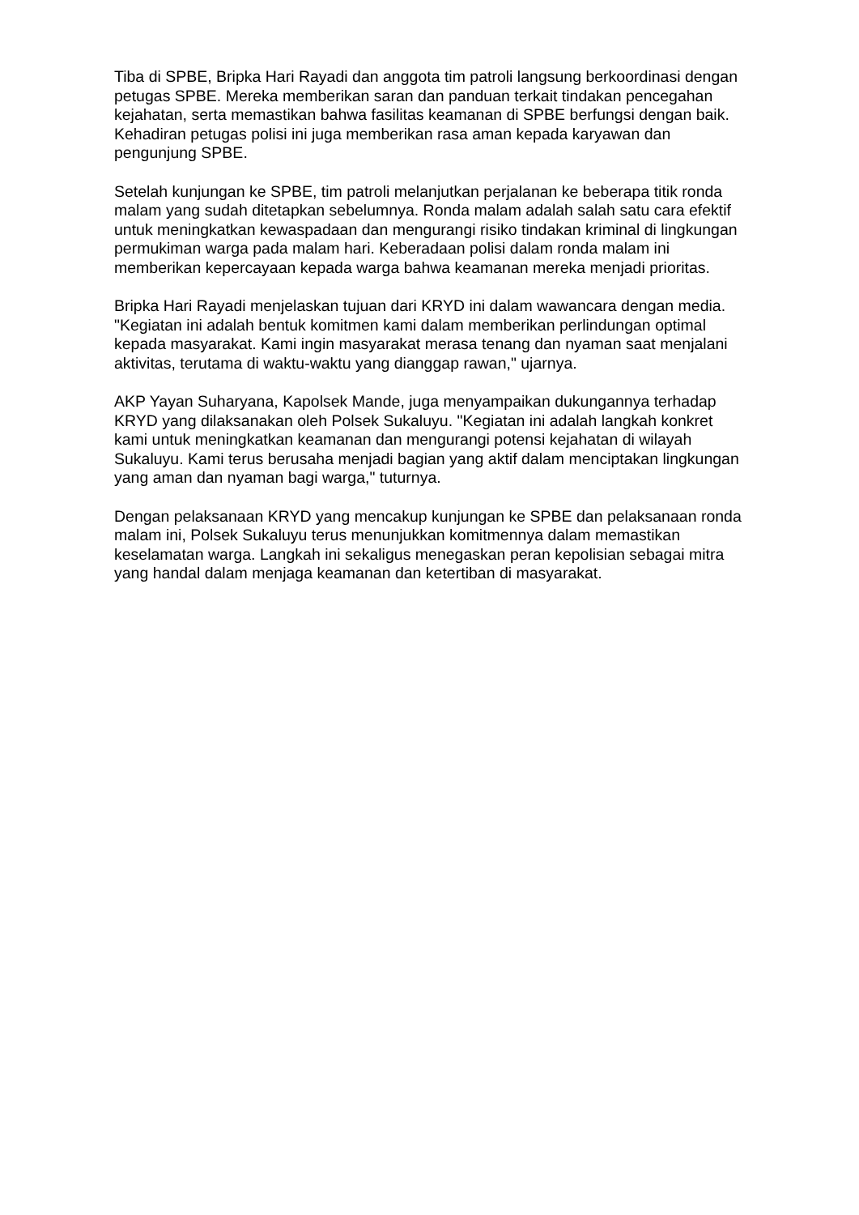Tiba di SPBE, Bripka Hari Rayadi dan anggota tim patroli langsung berkoordinasi dengan petugas SPBE. Mereka memberikan saran dan panduan terkait tindakan pencegahan kejahatan, serta memastikan bahwa fasilitas keamanan di SPBE berfungsi dengan baik. Kehadiran petugas polisi ini juga memberikan rasa aman kepada karyawan dan pengunjung SPBE.
Setelah kunjungan ke SPBE, tim patroli melanjutkan perjalanan ke beberapa titik ronda malam yang sudah ditetapkan sebelumnya. Ronda malam adalah salah satu cara efektif untuk meningkatkan kewaspadaan dan mengurangi risiko tindakan kriminal di lingkungan permukiman warga pada malam hari. Keberadaan polisi dalam ronda malam ini memberikan kepercayaan kepada warga bahwa keamanan mereka menjadi prioritas.
Bripka Hari Rayadi menjelaskan tujuan dari KRYD ini dalam wawancara dengan media. "Kegiatan ini adalah bentuk komitmen kami dalam memberikan perlindungan optimal kepada masyarakat. Kami ingin masyarakat merasa tenang dan nyaman saat menjalani aktivitas, terutama di waktu-waktu yang dianggap rawan," ujarnya.
AKP Yayan Suharyana, Kapolsek Mande, juga menyampaikan dukungannya terhadap KRYD yang dilaksanakan oleh Polsek Sukaluyu. "Kegiatan ini adalah langkah konkret kami untuk meningkatkan keamanan dan mengurangi potensi kejahatan di wilayah Sukaluyu. Kami terus berusaha menjadi bagian yang aktif dalam menciptakan lingkungan yang aman dan nyaman bagi warga," tuturnya.
Dengan pelaksanaan KRYD yang mencakup kunjungan ke SPBE dan pelaksanaan ronda malam ini, Polsek Sukaluyu terus menunjukkan komitmennya dalam memastikan keselamatan warga. Langkah ini sekaligus menegaskan peran kepolisian sebagai mitra yang handal dalam menjaga keamanan dan ketertiban di masyarakat.